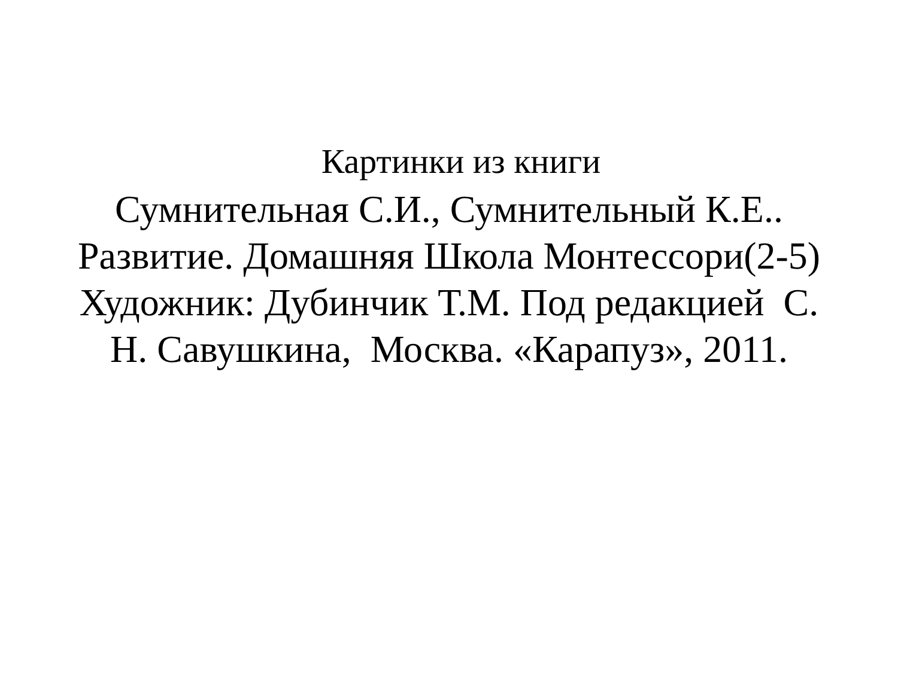Картинки из книги
Сумнительная С.И., Сумнительный К.Е..
Развитие. Домашняя Школа Монтессори(2-5)
Художник: Дубинчик Т.М. Под редакцией С.
Н. Савушкина, Москва. «Карапуз», 2011.